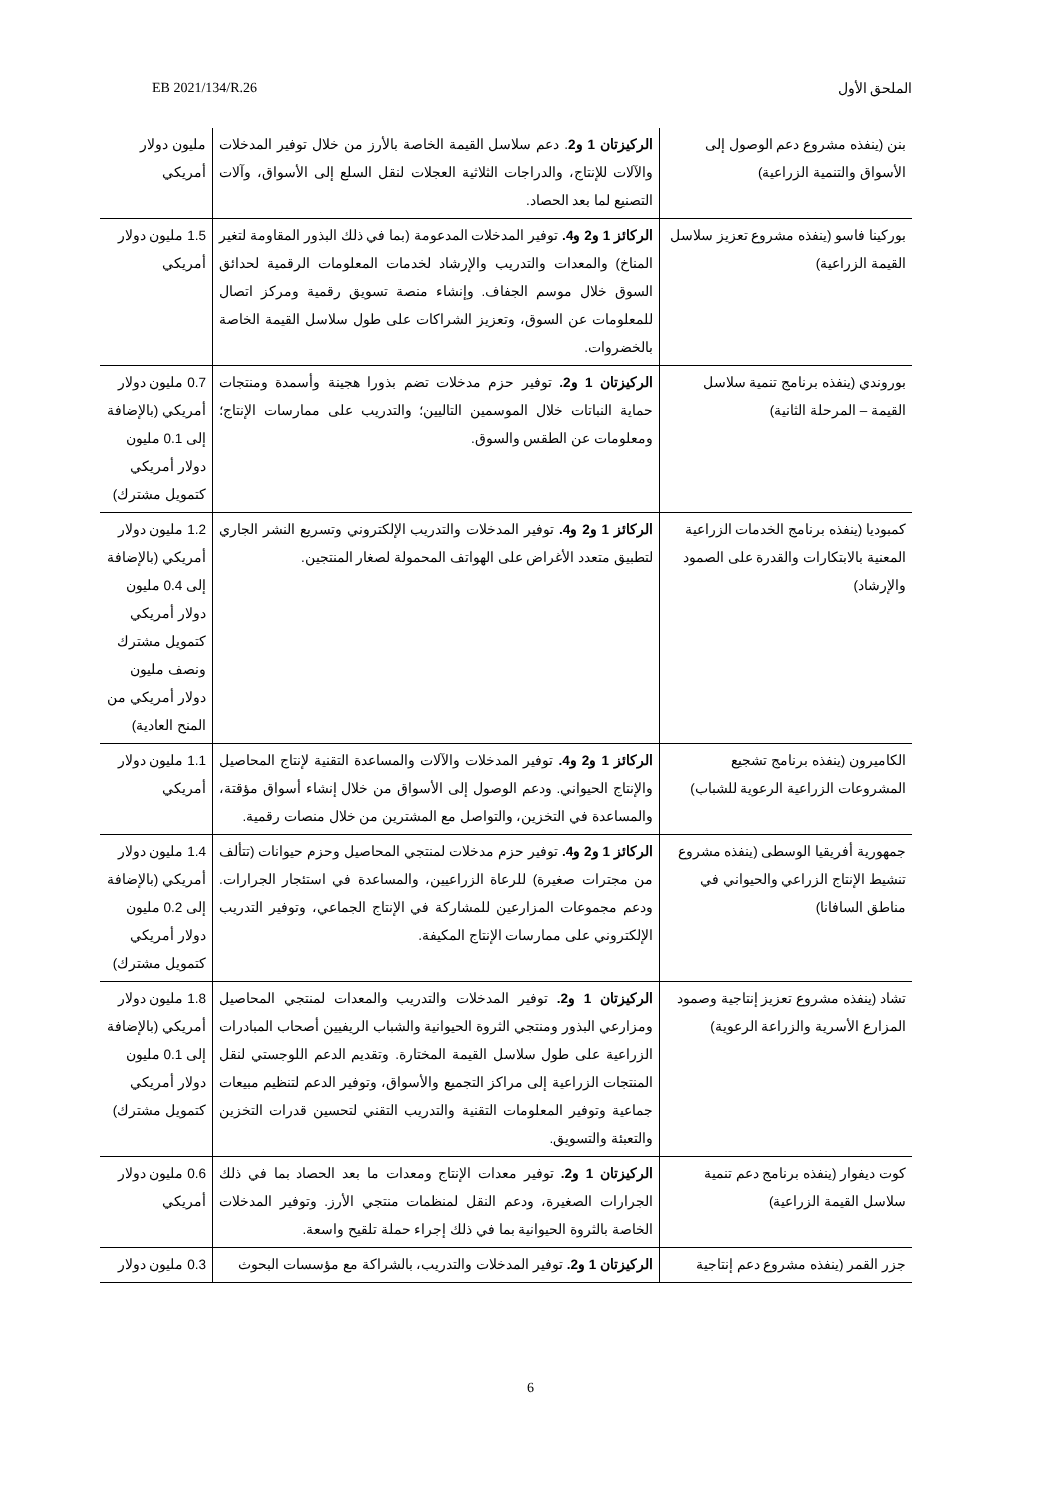EB 2021/134/R.26 الملحق الأول
| بنن (ينفذه مشروع دعم الوصول إلى الأسواق والتنمية الزراعية) | الركيزتان 1 و2 . دعم سلاسل القيمة الخاصة بالأرز من خلال توفير المدخلات والآلات للإنتاج، والدراجات الثلاثية العجلات لنقل السلع إلى الأسواق، وآلات التصنيع لما بعد الحصاد. | مليون دولار أمريكي |
| بوركينا فاسو (ينفذه مشروع تعزيز سلاسل القيمة الزراعية) | الركائز 1 و2 و4. توفير المدخلات المدعومة (بما في ذلك البذور المقاومة لتغير المناخ) والمعدات والتدريب والإرشاد لخدمات المعلومات الرقمية لحدائق السوق خلال موسم الجفاف. وإنشاء منصة تسويق رقمية ومركز اتصال للمعلومات عن السوق، وتعزيز الشراكات على طول سلاسل القيمة الخاصة بالخضروات. | 1.5 مليون دولار أمريكي |
| بوروندي (ينفذه برنامج تنمية سلاسل القيمة – المرحلة الثانية) | الركيزتان 1 و2. توفير حزم مدخلات تضم بذورا هجينة وأسمدة ومنتجات حماية النباتات خلال الموسمين التاليين؛ والتدريب على ممارسات الإنتاج؛ ومعلومات عن الطقس والسوق. | 0.7 مليون دولار أمريكي (بالإضافة إلى 0.1 مليون دولار أمريكي كتمويل مشترك) |
| كمبوديا (ينفذه برنامج الخدمات الزراعية المعنية بالابتكارات والقدرة على الصمود والإرشاد) | الركائز 1 و2 و4. توفير المدخلات والتدريب الإلكتروني وتسريع النشر الجاري لتطبيق متعدد الأغراض على الهواتف المحمولة لصغار المنتجين. | 1.2 مليون دولار أمريكي (بالإضافة إلى 0.4 مليون دولار أمريكي كتمويل مشترك ونصف مليون دولار أمريكي من المنح العادية) |
| الكاميرون (ينفذه برنامج تشجيع المشروعات الزراعية الرعوية للشباب) | الركائز 1 و2 و4. توفير المدخلات والآلات والمساعدة التقنية لإنتاج المحاصيل والإنتاج الحيواني. ودعم الوصول إلى الأسواق من خلال إنشاء أسواق مؤقتة، والمساعدة في التخزين، والتواصل مع المشترين من خلال منصات رقمية. | 1.1 مليون دولار أمريكي |
| جمهورية أفريقيا الوسطى (ينفذه مشروع تنشيط الإنتاج الزراعي والحيواني في مناطق السافانا) | الركائز 1 و2 و4. توفير حزم مدخلات لمنتجي المحاصيل وحزم حيوانات (تتألف من مجترات صغيرة) للرعاة الزراعيين، والمساعدة في استئجار الجرارات. ودعم مجموعات المزارعين للمشاركة في الإنتاج الجماعي، وتوفير التدريب الإلكتروني على ممارسات الإنتاج المكيفة. | 1.4 مليون دولار أمريكي (بالإضافة إلى 0.2 مليون دولار أمريكي كتمويل مشترك) |
| تشاد (ينفذه مشروع تعزيز إنتاجية وصمود المزارع الأسرية والزراعة الرعوية) | الركيزتان 1 و2. توفير المدخلات والتدريب والمعدات لمنتجي المحاصيل ومزارعي البذور ومنتجي الثروة الحيوانية والشباب الريفيين أصحاب المبادرات الزراعية على طول سلاسل القيمة المختارة. وتقديم الدعم اللوجستي لنقل المنتجات الزراعية إلى مراكز التجميع والأسواق، وتوفير الدعم لتنظيم مبيعات جماعية وتوفير المعلومات التقنية والتدريب التقني لتحسين قدرات التخزين والتعبئة والتسويق. | 1.8 مليون دولار أمريكي (بالإضافة إلى 0.1 مليون دولار أمريكي كتمويل مشترك) |
| كوت ديفوار (ينفذه برنامج دعم تنمية سلاسل القيمة الزراعية) | الركيزتان 1 و2. توفير معدات الإنتاج ومعدات ما بعد الحصاد بما في ذلك الجرارات الصغيرة، ودعم النقل لمنظمات منتجي الأرز. وتوفير المدخلات الخاصة بالثروة الحيوانية بما في ذلك إجراء حملة تلقيح واسعة. | 0.6 مليون دولار أمريكي |
| جزر القمر (ينفذه مشروع دعم إنتاجية | الركيزتان 1 و2. توفير المدخلات والتدريب، بالشراكة مع مؤسسات البحوث | 0.3 مليون دولار |
6